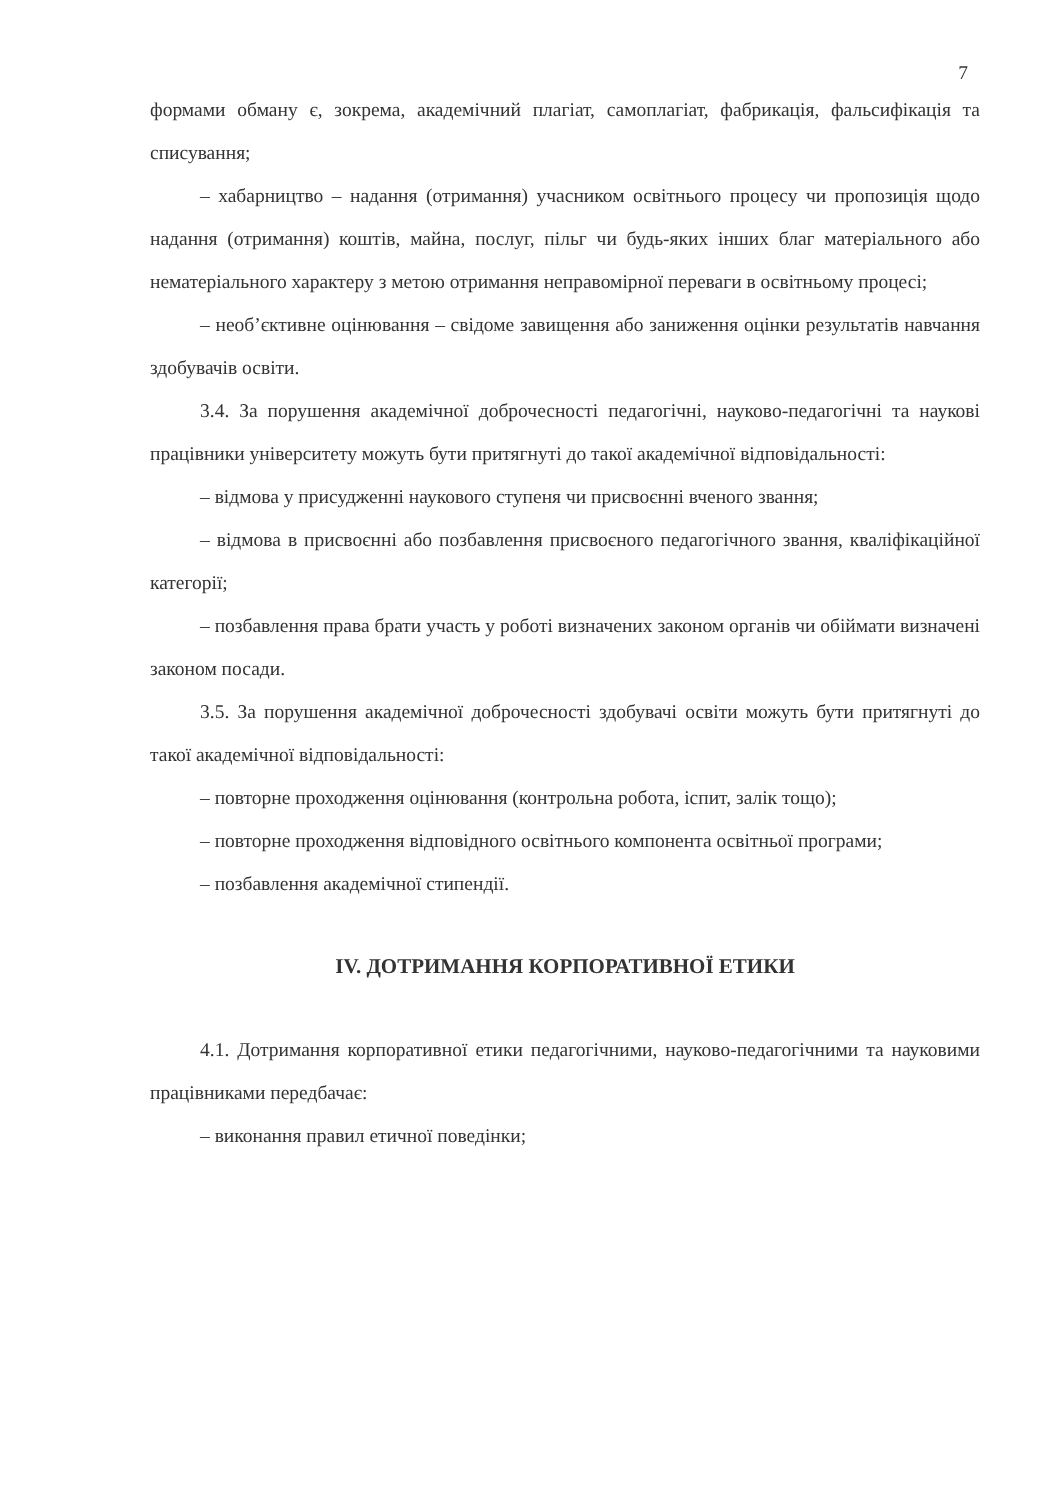7
формами обману є, зокрема, академічний плагіат, самоплагіат, фабрикація, фальсифікація та списування;
– хабарництво – надання (отримання) учасником освітнього процесу чи пропозиція щодо надання (отримання) коштів, майна, послуг, пільг чи будь-яких інших благ матеріального або нематеріального характеру з метою отримання неправомірної переваги в освітньому процесі;
– необ’єктивне оцінювання – свідоме завищення або заниження оцінки результатів навчання здобувачів освіти.
3.4. За порушення академічної доброчесності педагогічні, науково-педагогічні та наукові працівники університету можуть бути притягнуті до такої академічної відповідальності:
– відмова у присудженні наукового ступеня чи присвоєнні вченого звання;
– відмова в присвоєнні або позбавлення присвоєного педагогічного звання, кваліфікаційної категорії;
– позбавлення права брати участь у роботі визначених законом органів чи обіймати визначені законом посади.
3.5. За порушення академічної доброчесності здобувачі освіти можуть бути притягнуті до такої академічної відповідальності:
– повторне проходження оцінювання (контрольна робота, іспит, залік тощо);
– повторне проходження відповідного освітнього компонента освітньої програми;
– позбавлення академічної стипендії.
IV. ДОТРИМАННЯ КОРПОРАТИВНОЇ ЕТИКИ
4.1. Дотримання корпоративної етики педагогічними, науково-педагогічними та науковими працівниками передбачає:
– виконання правил етичної поведінки;